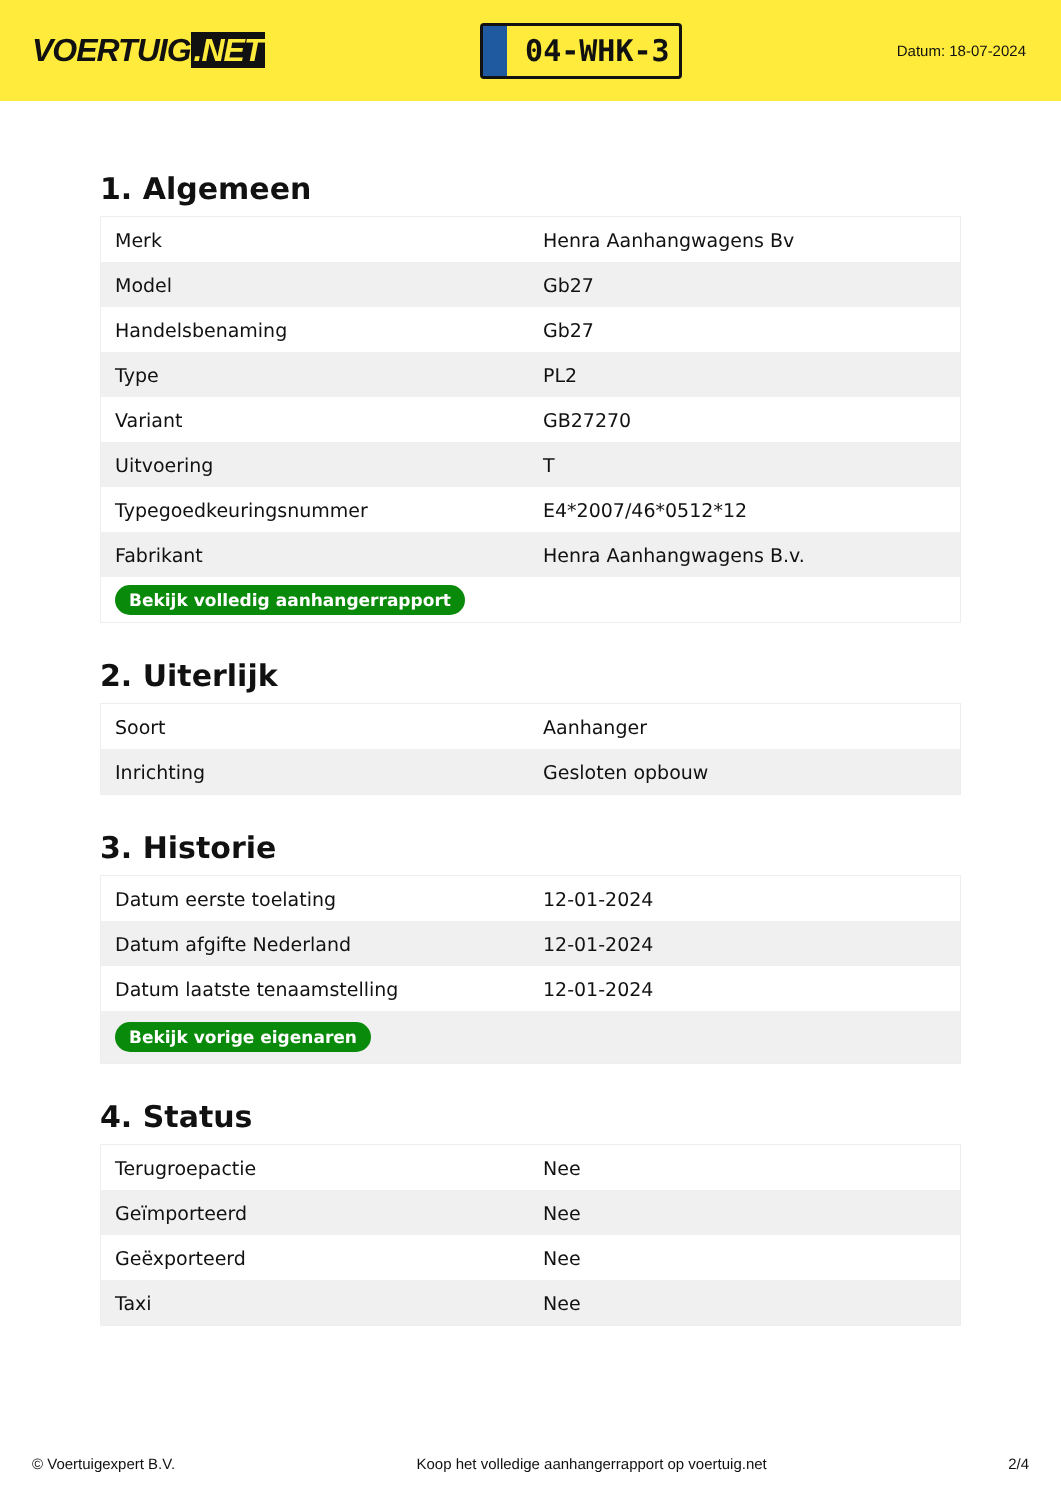VOERTUIG.NET
04-WHK-3
Datum: 18-07-2024
1. Algemeen
| Merk | Henra Aanhangwagens Bv |
| Model | Gb27 |
| Handelsbenaming | Gb27 |
| Type | PL2 |
| Variant | GB27270 |
| Uitvoering | T |
| Typegoedkeuringsnummer | E4*2007/46*0512*12 |
| Fabrikant | Henra Aanhangwagens B.v. |
| Bekijk volledig aanhangerrapport | |
2. Uiterlijk
| Soort | Aanhanger |
| Inrichting | Gesloten opbouw |
3. Historie
| Datum eerste toelating | 12-01-2024 |
| Datum afgifte Nederland | 12-01-2024 |
| Datum laatste tenaamstelling | 12-01-2024 |
| Bekijk vorige eigenaren | |
4. Status
| Terugroepactie | Nee |
| Geïmporteerd | Nee |
| Geëxporteerd | Nee |
| Taxi | Nee |
© Voertuigexpert B.V. Koop het volledige aanhangerrapport op voertuig.net 2/4